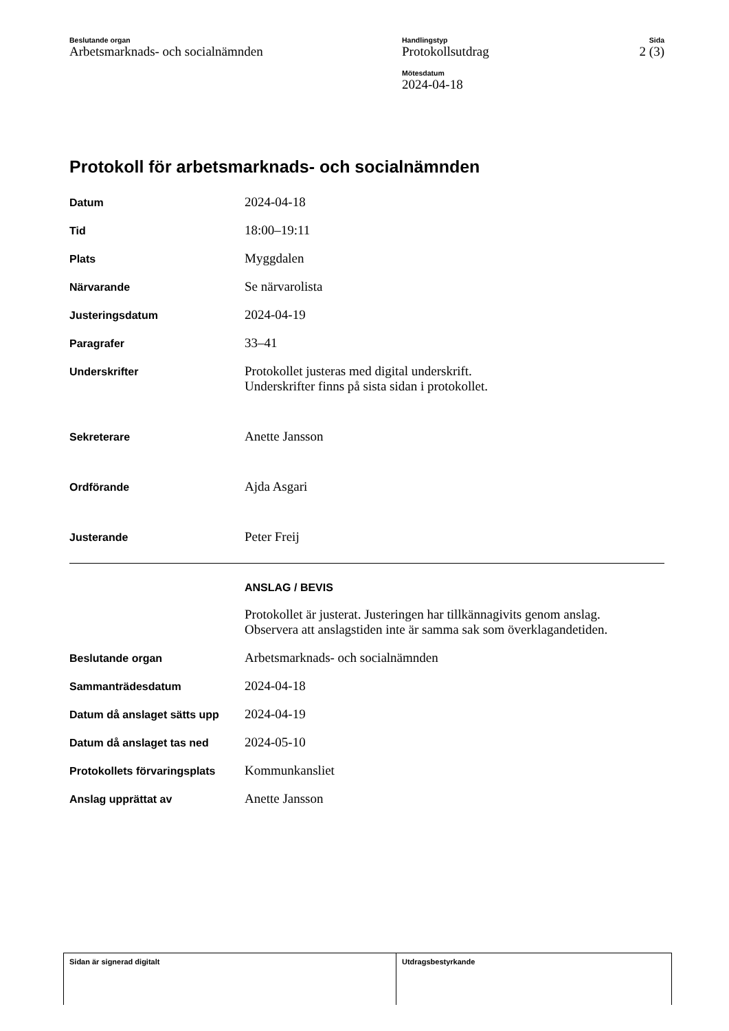Beslutande organ
Arbetsmarknads- och socialnämnden
Handlingstyp
Protokollsutdrag
Mötesdatum
2024-04-18
Sida
2 (3)
Protokoll för arbetsmarknads- och socialnämnden
| Datum | 2024-04-18 |
| Tid | 18:00–19:11 |
| Plats | Myggdalen |
| Närvarande | Se närvarolista |
| Justeringsdatum | 2024-04-19 |
| Paragrafer | 33–41 |
| Underskrifter | Protokollet justeras med digital underskrift. Underskrifter finns på sista sidan i protokollet. |
| Sekreterare | Anette Jansson |
| Ordförande | Ajda Asgari |
| Justerande | Peter Freij |
| | ANSLAG / BEVIS |
| | Protokollet är justerat. Justeringen har tillkännagivits genom anslag. Observera att anslagstiden inte är samma sak som överklagandetiden. |
| Beslutande organ | Arbetsmarknads- och socialnämnden |
| Sammanträdesdatum | 2024-04-18 |
| Datum då anslaget sätts upp | 2024-04-19 |
| Datum då anslaget tas ned | 2024-05-10 |
| Protokollets förvaringsplats | Kommunkansliet |
| Anslag upprättat av | Anette Jansson |
Sidan är signerad digitalt Utdragsbestyrkande